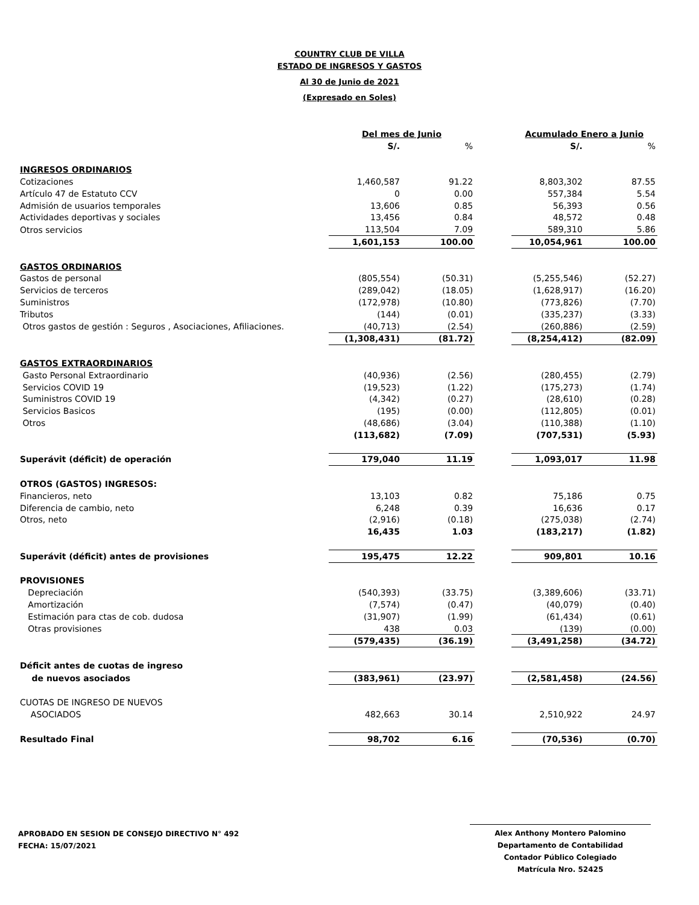COUNTRY CLUB DE VILLA
ESTADO DE INGRESOS Y GASTOS
Al 30 de Junio de 2021
(Expresado en Soles)
| | Del mes de Junio | | | Acumulado Enero a Junio | |
| | S/. | % | | S/. | % |
| INGRESOS ORDINARIOS | | | | | |
| Cotizaciones | 1,460,587 | 91.22 | | 8,803,302 | 87.55 |
| Artículo 47 de Estatuto CCV | 0 | 0.00 | | 557,384 | 5.54 |
| Admisión de usuarios temporales | 13,606 | 0.85 | | 56,393 | 0.56 |
| Actividades deportivas y sociales | 13,456 | 0.84 | | 48,572 | 0.48 |
| Otros servicios | 113,504 | 7.09 | | 589,310 | 5.86 |
| | 1,601,153 | 100.00 | | 10,054,961 | 100.00 |
| GASTOS ORDINARIOS | | | | | |
| Gastos de personal | (805,554) | (50.31) | | (5,255,546) | (52.27) |
| Servicios de terceros | (289,042) | (18.05) | | (1,628,917) | (16.20) |
| Suministros | (172,978) | (10.80) | | (773,826) | (7.70) |
| Tributos | (144) | (0.01) | | (335,237) | (3.33) |
| Otros gastos de gestión : Seguros , Asociaciones, Afiliaciones. | (40,713) | (2.54) | | (260,886) | (2.59) |
| | (1,308,431) | (81.72) | | (8,254,412) | (82.09) |
| GASTOS EXTRAORDINARIOS | | | | | |
| Gasto Personal Extraordinario | (40,936) | (2.56) | | (280,455) | (2.79) |
| Servicios COVID 19 | (19,523) | (1.22) | | (175,273) | (1.74) |
| Suministros COVID 19 | (4,342) | (0.27) | | (28,610) | (0.28) |
| Servicios Basicos | (195) | (0.00) | | (112,805) | (0.01) |
| Otros | (48,686) | (3.04) | | (110,388) | (1.10) |
| | (113,682) | (7.09) | | (707,531) | (5.93) |
| Superávit (déficit) de operación | 179,040 | 11.19 | | 1,093,017 | 11.98 |
| OTROS (GASTOS) INGRESOS: | | | | | |
| Financieros, neto | 13,103 | 0.82 | | 75,186 | 0.75 |
| Diferencia de cambio, neto | 6,248 | 0.39 | | 16,636 | 0.17 |
| Otros, neto | (2,916) | (0.18) | | (275,038) | (2.74) |
| | 16,435 | 1.03 | | (183,217) | (1.82) |
| Superávit (déficit) antes de provisiones | 195,475 | 12.22 | | 909,801 | 10.16 |
| PROVISIONES | | | | | |
| Depreciación | (540,393) | (33.75) | | (3,389,606) | (33.71) |
| Amortización | (7,574) | (0.47) | | (40,079) | (0.40) |
| Estimación para ctas de cob. dudosa | (31,907) | (1.99) | | (61,434) | (0.61) |
| Otras provisiones | 438 | 0.03 | | (139) | (0.00) |
| | (579,435) | (36.19) | | (3,491,258) | (34.72) |
| Déficit antes de cuotas de ingreso | | | | | |
| de nuevos asociados | (383,961) | (23.97) | | (2,581,458) | (24.56) |
| CUOTAS DE INGRESO DE NUEVOS | | | | | |
| ASOCIADOS | 482,663 | 30.14 | | 2,510,922 | 24.97 |
| Resultado Final | 98,702 | 6.16 | | (70,536) | (0.70) |
APROBADO EN SESION DE CONSEJO DIRECTIVO N° 492
FECHA: 15/07/2021
Alex Anthony Montero Palomino
Departamento de Contabilidad
Contador Público Colegiado
Matrícula Nro. 52425